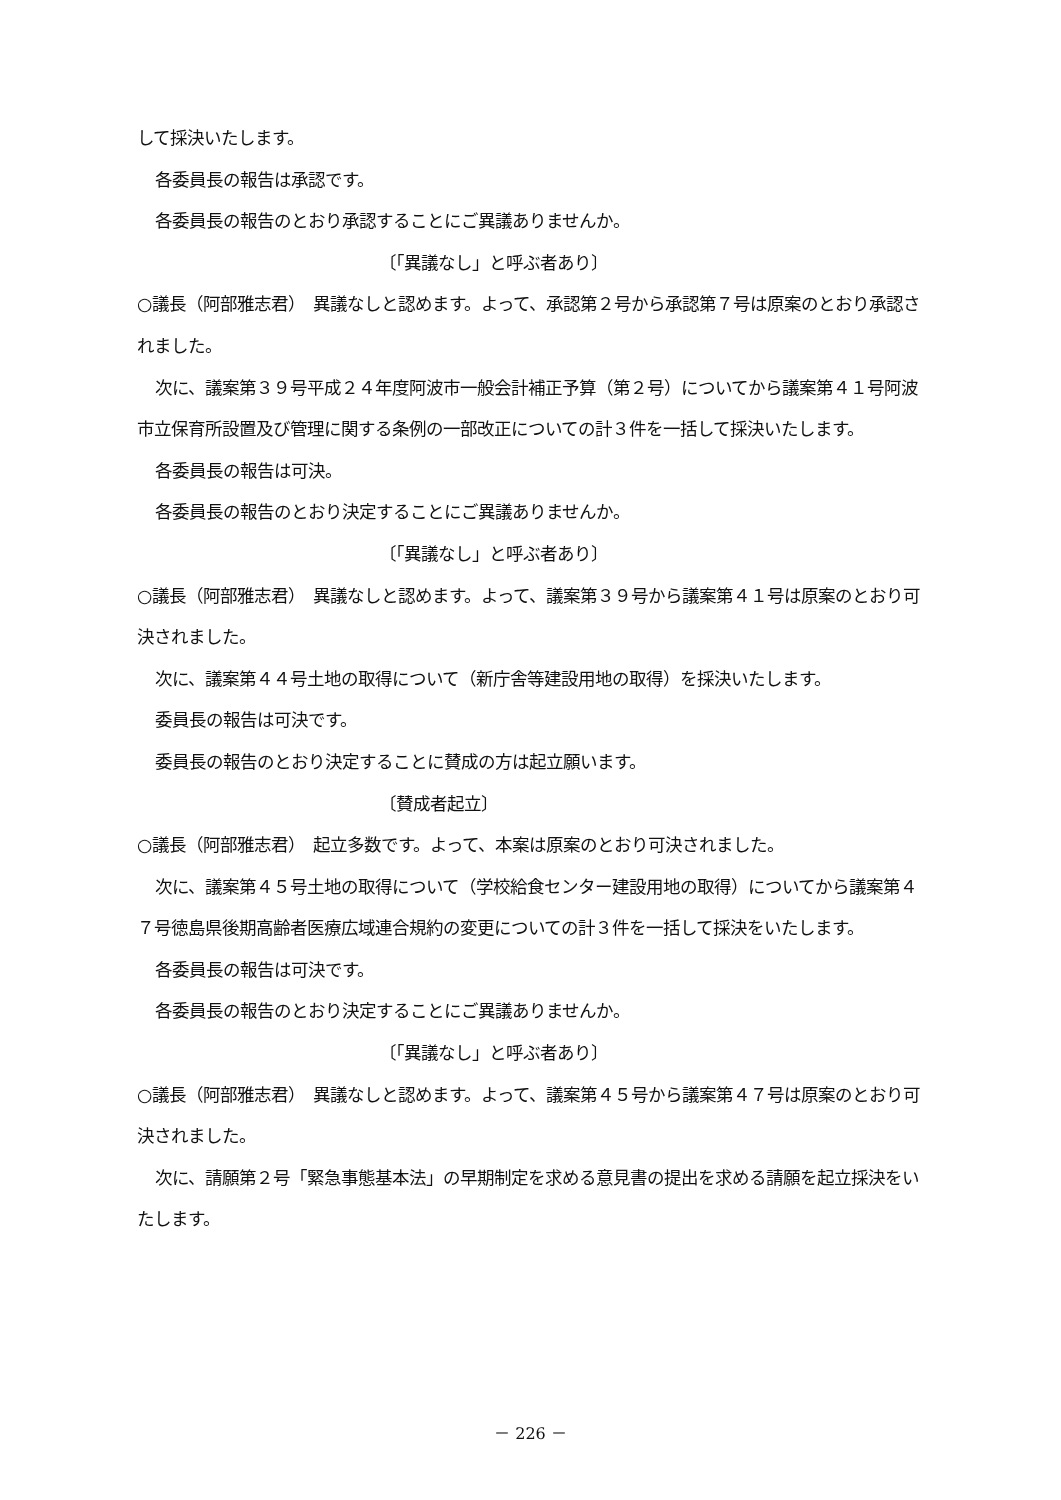して採決いたします。
各委員長の報告は承認です。
各委員長の報告のとおり承認することにご異議ありませんか。
〔「異議なし」と呼ぶ者あり〕
○議長（阿部雅志君）　異議なしと認めます。よって、承認第２号から承認第７号は原案のとおり承認されました。
次に、議案第３９号平成２４年度阿波市一般会計補正予算（第２号）についてから議案第４１号阿波市立保育所設置及び管理に関する条例の一部改正についての計３件を一括して採決いたします。
各委員長の報告は可決。
各委員長の報告のとおり決定することにご異議ありませんか。
〔「異議なし」と呼ぶ者あり〕
○議長（阿部雅志君）　異議なしと認めます。よって、議案第３９号から議案第４１号は原案のとおり可決されました。
次に、議案第４４号土地の取得について（新庁舎等建設用地の取得）を採決いたします。
委員長の報告は可決です。
委員長の報告のとおり決定することに賛成の方は起立願います。
〔賛成者起立〕
○議長（阿部雅志君）　起立多数です。よって、本案は原案のとおり可決されました。
次に、議案第４５号土地の取得について（学校給食センター建設用地の取得）についてから議案第４７号徳島県後期高齢者医療広域連合規約の変更についての計３件を一括して採決をいたします。
各委員長の報告は可決です。
各委員長の報告のとおり決定することにご異議ありませんか。
〔「異議なし」と呼ぶ者あり〕
○議長（阿部雅志君）　異議なしと認めます。よって、議案第４５号から議案第４７号は原案のとおり可決されました。
次に、請願第２号「緊急事態基本法」の早期制定を求める意見書の提出を求める請願を起立採決をいたします。
－ 226 －